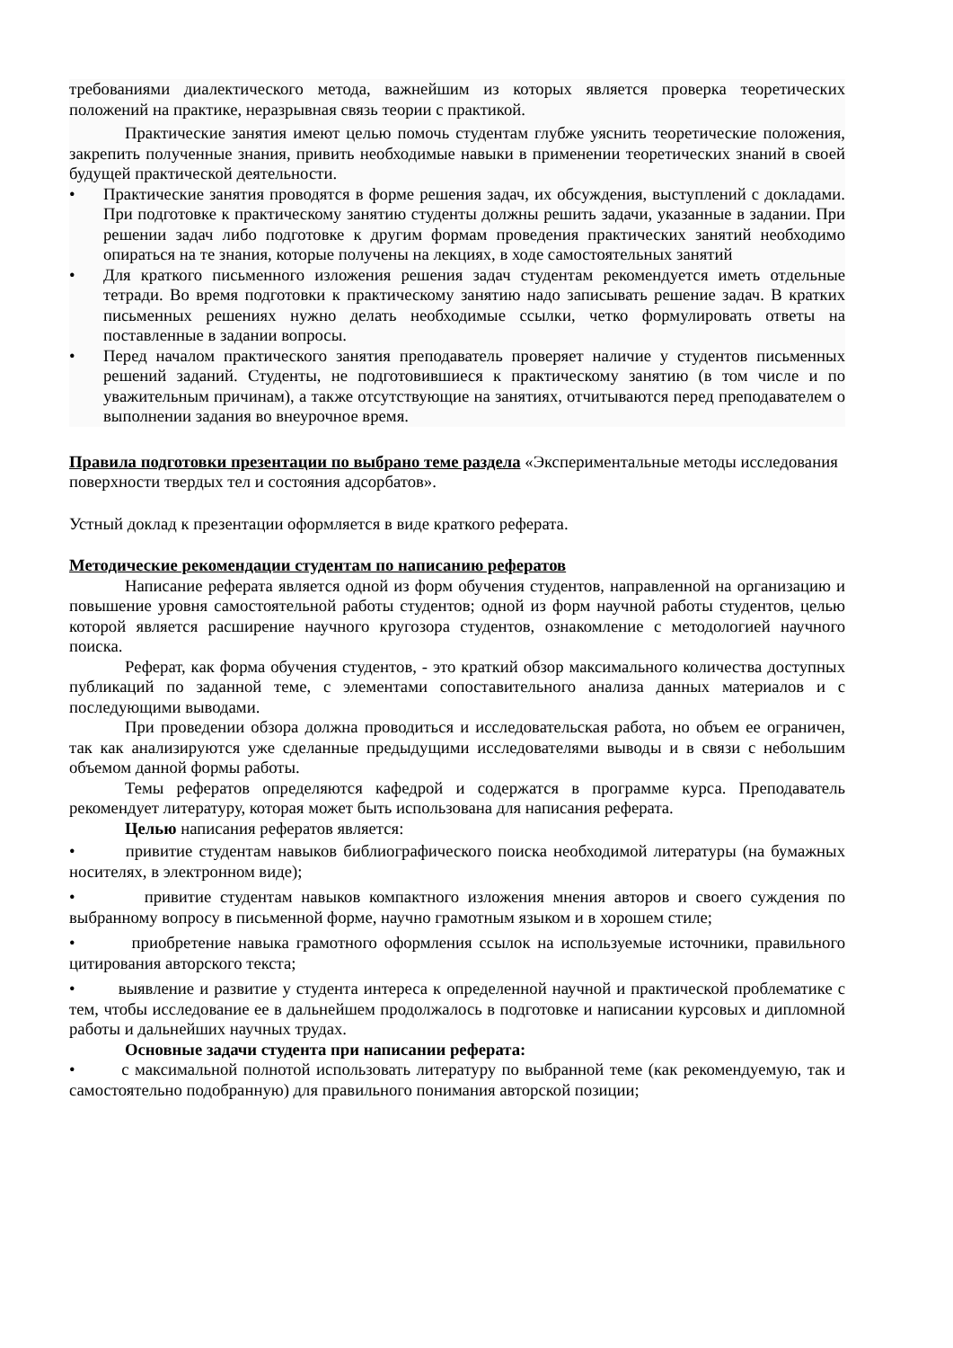требованиями диалектического метода, важнейшим из которых является проверка теоретических положений на практике, неразрывная связь теории с практикой.
Практические занятия имеют целью помочь студентам глубже уяснить теоретические положения, закрепить полученные знания, привить необходимые навыки в применении теоретических знаний в своей будущей практической деятельности.
• Практические занятия проводятся в форме решения задач, их обсуждения, выступлений с докладами. При подготовке к практическому занятию студенты должны решить задачи, указанные в задании. При решении задач либо подготовке к другим формам проведения практических занятий необходимо опираться на те знания, которые получены на лекциях, в ходе самостоятельных занятий
• Для краткого письменного изложения решения задач студентам рекомендуется иметь отдельные тетради. Во время подготовки к практическому занятию надо записывать решение задач. В кратких письменных решениях нужно делать необходимые ссылки, четко формулировать ответы на поставленные в задании вопросы.
• Перед началом практического занятия преподаватель проверяет наличие у студентов письменных решений заданий. Студенты, не подготовившиеся к практическому занятию (в том числе и по уважительным причинам), а также отсутствующие на занятиях, отчитываются перед преподавателем о выполнении задания во внеурочное время.
Правила подготовки презентации по выбрано теме раздела «Экспериментальные методы исследования поверхности твердых тел и состояния адсорбатов».
Устный доклад к презентации оформляется в виде краткого реферата.
Методические рекомендации студентам по написанию рефератов
Написание реферата является одной из форм обучения студентов, направленной на организацию и повышение уровня самостоятельной работы студентов; одной из форм научной работы студентов, целью которой является расширение научного кругозора студентов, ознакомление с методологией научного поиска.
Реферат, как форма обучения студентов, - это краткий обзор максимального количества доступных публикаций по заданной теме, с элементами сопоставительного анализа данных материалов и с последующими выводами.
При проведении обзора должна проводиться и исследовательская работа, но объем ее ограничен, так как анализируются уже сделанные предыдущими исследователями выводы и в связи с небольшим объемом данной формы работы.
Темы рефератов определяются кафедрой и содержатся в программе курса. Преподаватель рекомендует литературу, которая может быть использована для написания реферата.
Целью написания рефератов является:
• привитие студентам навыков библиографического поиска необходимой литературы (на бумажных носителях, в электронном виде);
• привитие студентам навыков компактного изложения мнения авторов и своего суждения по выбранному вопросу в письменной форме, научно грамотным языком и в хорошем стиле;
• приобретение навыка грамотного оформления ссылок на используемые источники, правильного цитирования авторского текста;
• выявление и развитие у студента интереса к определенной научной и практической проблематике с тем, чтобы исследование ее в дальнейшем продолжалось в подготовке и написании курсовых и дипломной работы и дальнейших научных трудах.
Основные задачи студента при написании реферата:
• с максимальной полнотой использовать литературу по выбранной теме (как рекомендуемую, так и самостоятельно подобранную) для правильного понимания авторской позиции;